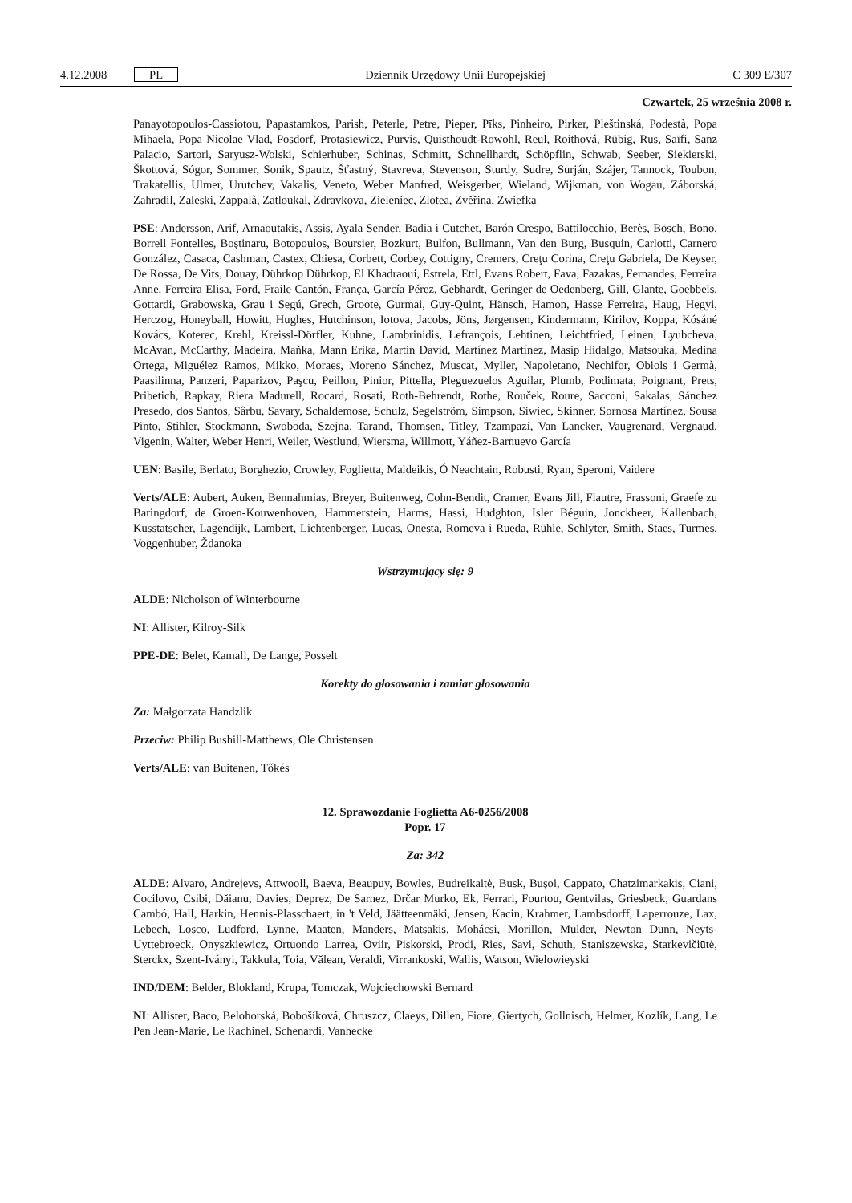4.12.2008 PL Dziennik Urzędowy Unii Europejskiej C 309 E/307
Czwartek, 25 września 2008 r.
Panayotopoulos-Cassiotou, Papastamkos, Parish, Peterle, Petre, Pieper, Pīks, Pinheiro, Pirker, Pleštinská, Podestà, Popa Mihaela, Popa Nicolae Vlad, Posdorf, Protasiewicz, Purvis, Quisthoudt-Rowohl, Reul, Roithová, Rübig, Rus, Saïfi, Sanz Palacio, Sartori, Saryusz-Wolski, Schierhuber, Schinas, Schmitt, Schnellhardt, Schöpflin, Schwab, Seeber, Siekierski, Škottová, Sógor, Sommer, Sonik, Spautz, Šťastný, Stavreva, Stevenson, Sturdy, Sudre, Surján, Szájer, Tannock, Toubon, Trakatellis, Ulmer, Urutchev, Vakalis, Veneto, Weber Manfred, Weisgerber, Wieland, Wijkman, von Wogau, Záborská, Zahradil, Zaleski, Zappalà, Zatloukal, Zdravkova, Zieleniec, Zlotea, Zvěřina, Zwiefka
PSE: Andersson, Arif, Arnaoutakis, Assis, Ayala Sender, Badia i Cutchet, Barón Crespo, Battilocchio, Berès, Bösch, Bono, Borrell Fontelles, Boştinaru, Botopoulos, Boursier, Bozkurt, Bulfon, Bullmann, Van den Burg, Busquin, Carlotti, Carnero González, Casaca, Cashman, Castex, Chiesa, Corbett, Corbey, Cottigny, Cremers, Creţu Corina, Creţu Gabriela, De Keyser, De Rossa, De Vits, Douay, Dührkop Dührkop, El Khadraoui, Estrela, Ettl, Evans Robert, Fava, Fazakas, Fernandes, Ferreira Anne, Ferreira Elisa, Ford, Fraile Cantón, França, García Pérez, Gebhardt, Geringer de Oedenberg, Gill, Glante, Goebbels, Gottardi, Grabowska, Grau i Segú, Grech, Groote, Gurmai, Guy-Quint, Hänsch, Hamon, Hasse Ferreira, Haug, Hegyi, Herczog, Honeyball, Howitt, Hughes, Hutchinson, Iotova, Jacobs, Jöns, Jørgensen, Kindermann, Kirilov, Koppa, Kósáné Kovács, Koterec, Krehl, Kreissl-Dörfler, Kuhne, Lambrinidis, Lefrançois, Lehtinen, Leichtfried, Leinen, Lyubcheva, McAvan, McCarthy, Madeira, Maňka, Mann Erika, Martin David, Martínez Martínez, Masip Hidalgo, Matsouka, Medina Ortega, Miguélez Ramos, Mikko, Moraes, Moreno Sánchez, Muscat, Myller, Napoletano, Nechifor, Obiols i Germà, Paasilinna, Panzeri, Paparizov, Paşcu, Peillon, Pinior, Pittella, Pleguezuelos Aguilar, Plumb, Podimata, Poignant, Prets, Pribetich, Rapkay, Riera Madurell, Rocard, Rosati, Roth-Behrendt, Rothe, Rouček, Roure, Sacconi, Sakalas, Sánchez Presedo, dos Santos, Sârbu, Savary, Schaldemose, Schulz, Segelström, Simpson, Siwiec, Skinner, Sornosa Martínez, Sousa Pinto, Stihler, Stockmann, Swoboda, Szejna, Tarand, Thomsen, Titley, Tzampazi, Van Lancker, Vaugrenard, Vergnaud, Vigenin, Walter, Weber Henri, Weiler, Westlund, Wiersma, Willmott, Yáñez-Barnuevo García
UEN: Basile, Berlato, Borghezio, Crowley, Foglietta, Maldeikis, Ó Neachtain, Robusti, Ryan, Speroni, Vaidere
Verts/ALE: Aubert, Auken, Bennahmias, Breyer, Buitenweg, Cohn-Bendit, Cramer, Evans Jill, Flautre, Frassoni, Graefe zu Baringdorf, de Groen-Kouwenhoven, Hammerstein, Harms, Hassi, Hudghton, Isler Béguin, Jonckheer, Kallenbach, Kusstatscher, Lagendijk, Lambert, Lichtenberger, Lucas, Onesta, Romeva i Rueda, Rühle, Schlyter, Smith, Staes, Turmes, Voggenhuber, Ždanoka
Wstrzymujący się: 9
ALDE: Nicholson of Winterbourne
NI: Allister, Kilroy-Silk
PPE-DE: Belet, Kamall, De Lange, Posselt
Korekty do głosowania i zamiar głosowania
Za: Małgorzata Handzlik
Przeciw: Philip Bushill-Matthews, Ole Christensen
Verts/ALE: van Buitenen, Tőkés
12. Sprawozdanie Foglietta A6-0256/2008
Popr. 17
Za: 342
ALDE: Alvaro, Andrejevs, Attwooll, Baeva, Beaupuy, Bowles, Budreikaitė, Busk, Buşoi, Cappato, Chatzimarkakis, Ciani, Cocilovo, Csibi, Dăianu, Davies, Deprez, De Sarnez, Drčar Murko, Ek, Ferrari, Fourtou, Gentvilas, Griesbeck, Guardans Cambó, Hall, Harkin, Hennis-Plasschaert, in 't Veld, Jäätteenmäki, Jensen, Kacin, Krahmer, Lambsdorff, Laperrouze, Lax, Lebech, Losco, Ludford, Lynne, Maaten, Manders, Matsakis, Mohácsi, Morillon, Mulder, Newton Dunn, Neyts-Uyttebroeck, Onyszkiewicz, Ortuondo Larrea, Oviir, Piskorski, Prodi, Ries, Savi, Schuth, Staniszewska, Starkevičiūtė, Sterckx, Szent-Iványi, Takkula, Toia, Vălean, Veraldi, Virrankoski, Wallis, Watson, Wielowieyski
IND/DEM: Belder, Blokland, Krupa, Tomczak, Wojciechowski Bernard
NI: Allister, Baco, Belohorská, Bobošíková, Chruszcz, Claeys, Dillen, Fiore, Giertych, Gollnisch, Helmer, Kozlík, Lang, Le Pen Jean-Marie, Le Rachinel, Schenardi, Vanhecke